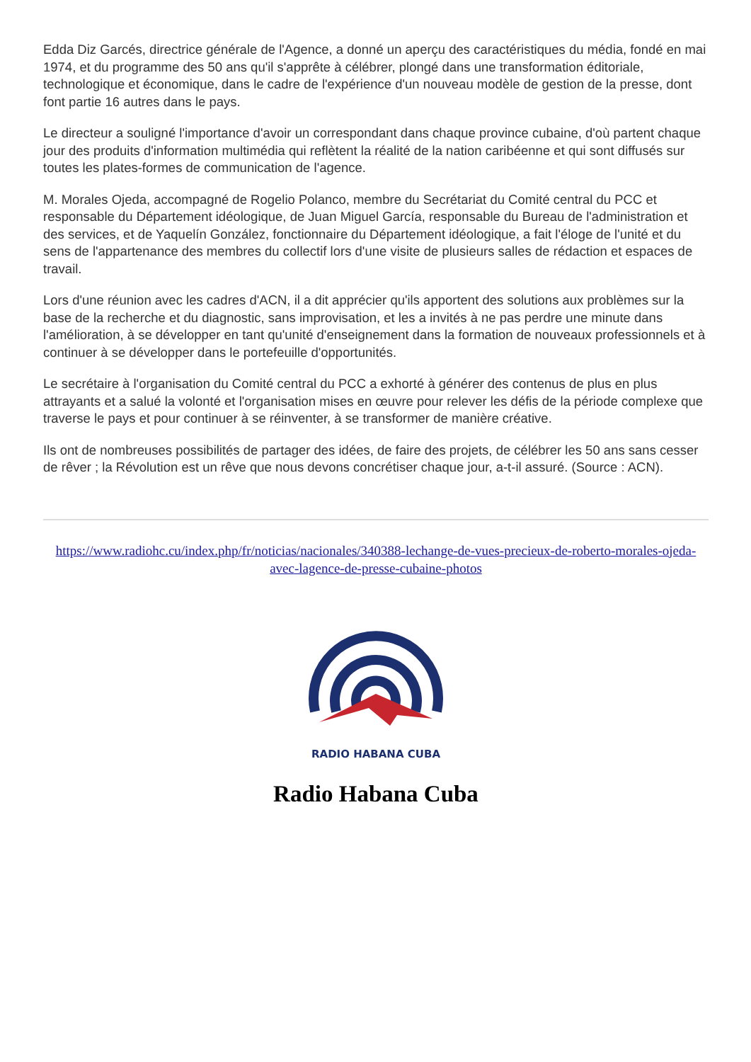Edda Diz Garcés, directrice générale de l'Agence, a donné un aperçu des caractéristiques du média, fondé en mai 1974, et du programme des 50 ans qu'il s'apprête à célébrer, plongé dans une transformation éditoriale, technologique et économique, dans le cadre de l'expérience d'un nouveau modèle de gestion de la presse, dont font partie 16 autres dans le pays.
Le directeur a souligné l'importance d'avoir un correspondant dans chaque province cubaine, d'où partent chaque jour des produits d'information multimédia qui reflètent la réalité de la nation caribéenne et qui sont diffusés sur toutes les plates-formes de communication de l'agence.
M. Morales Ojeda, accompagné de Rogelio Polanco, membre du Secrétariat du Comité central du PCC et responsable du Département idéologique, de Juan Miguel García, responsable du Bureau de l'administration et des services, et de Yaquelín González, fonctionnaire du Département idéologique, a fait l'éloge de l'unité et du sens de l'appartenance des membres du collectif lors d'une visite de plusieurs salles de rédaction et espaces de travail.
Lors d'une réunion avec les cadres d'ACN, il a dit apprécier qu'ils apportent des solutions aux problèmes sur la base de la recherche et du diagnostic, sans improvisation, et les a invités à ne pas perdre une minute dans l'amélioration, à se développer en tant qu'unité d'enseignement dans la formation de nouveaux professionnels et à continuer à se développer dans le portefeuille d'opportunités.
Le secrétaire à l'organisation du Comité central du PCC a exhorté à générer des contenus de plus en plus attrayants et a salué la volonté et l'organisation mises en œuvre pour relever les défis de la période complexe que traverse le pays et pour continuer à se réinventer, à se transformer de manière créative.
Ils ont de nombreuses possibilités de partager des idées, de faire des projets, de célébrer les 50 ans sans cesser de rêver ; la Révolution est un rêve que nous devons concrétiser chaque jour, a-t-il assuré. (Source : ACN).
https://www.radiohc.cu/index.php/fr/noticias/nacionales/340388-lechange-de-vues-precieux-de-roberto-morales-ojeda-avec-lagence-de-presse-cubaine-photos
RADIO HABANA CUBA
Radio Habana Cuba